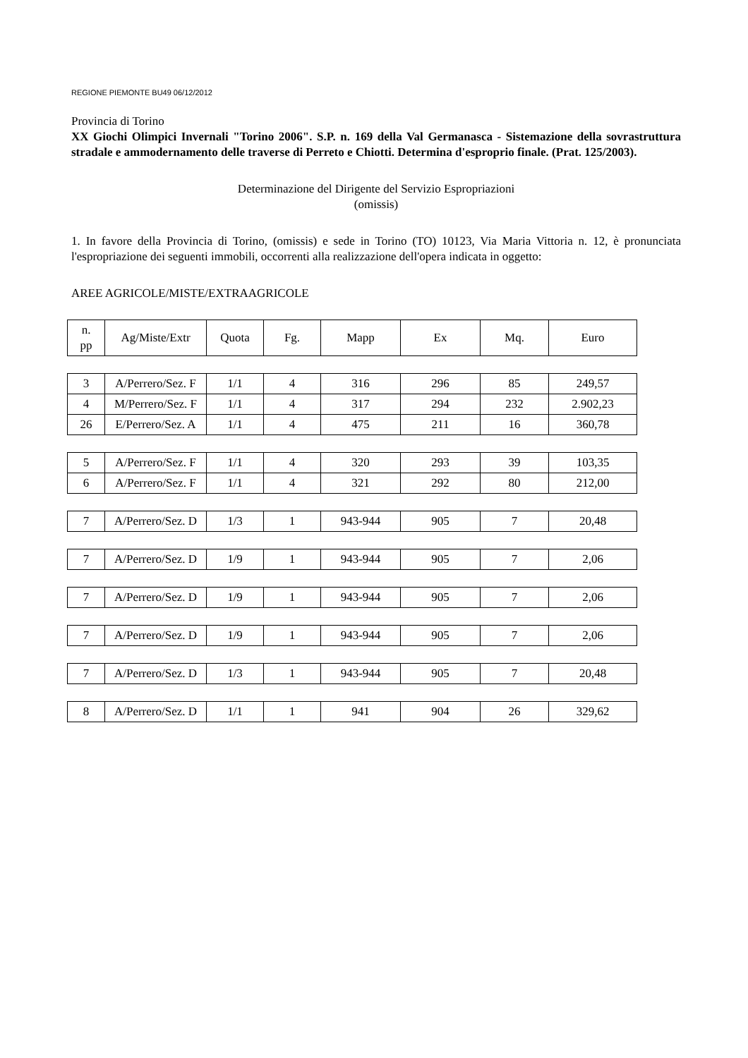REGIONE PIEMONTE BU49 06/12/2012
Provincia di Torino
XX Giochi Olimpici Invernali "Torino 2006". S.P. n. 169 della Val Germanasca - Sistemazione della sovrastruttura stradale e ammodernamento delle traverse di Perreto e Chiotti. Determina d'esproprio finale. (Prat. 125/2003).
Determinazione del Dirigente del Servizio Espropriazioni
(omissis)
1. In favore della Provincia di Torino, (omissis) e sede in Torino (TO) 10123, Via Maria Vittoria n. 12, è pronunciata l'espropriazione dei seguenti immobili, occorrenti alla realizzazione dell'opera indicata in oggetto:
AREE AGRICOLE/MISTE/EXTRAAGRICOLE
| n. pp | Ag/Miste/Extr | Quota | Fg. | Mapp | Ex | Mq. | Euro |
| --- | --- | --- | --- | --- | --- | --- | --- |
| 3 | A/Perrero/Sez. F | 1/1 | 4 | 316 | 296 | 85 | 249,57 |
| 4 | M/Perrero/Sez. F | 1/1 | 4 | 317 | 294 | 232 | 2.902,23 |
| 26 | E/Perrero/Sez. A | 1/1 | 4 | 475 | 211 | 16 | 360,78 |
| 5 | A/Perrero/Sez. F | 1/1 | 4 | 320 | 293 | 39 | 103,35 |
| 6 | A/Perrero/Sez. F | 1/1 | 4 | 321 | 292 | 80 | 212,00 |
| 7 | A/Perrero/Sez. D | 1/3 | 1 | 943-944 | 905 | 7 | 20,48 |
| 7 | A/Perrero/Sez. D | 1/9 | 1 | 943-944 | 905 | 7 | 2,06 |
| 7 | A/Perrero/Sez. D | 1/9 | 1 | 943-944 | 905 | 7 | 2,06 |
| 7 | A/Perrero/Sez. D | 1/9 | 1 | 943-944 | 905 | 7 | 2,06 |
| 7 | A/Perrero/Sez. D | 1/3 | 1 | 943-944 | 905 | 7 | 20,48 |
| 8 | A/Perrero/Sez. D | 1/1 | 1 | 941 | 904 | 26 | 329,62 |